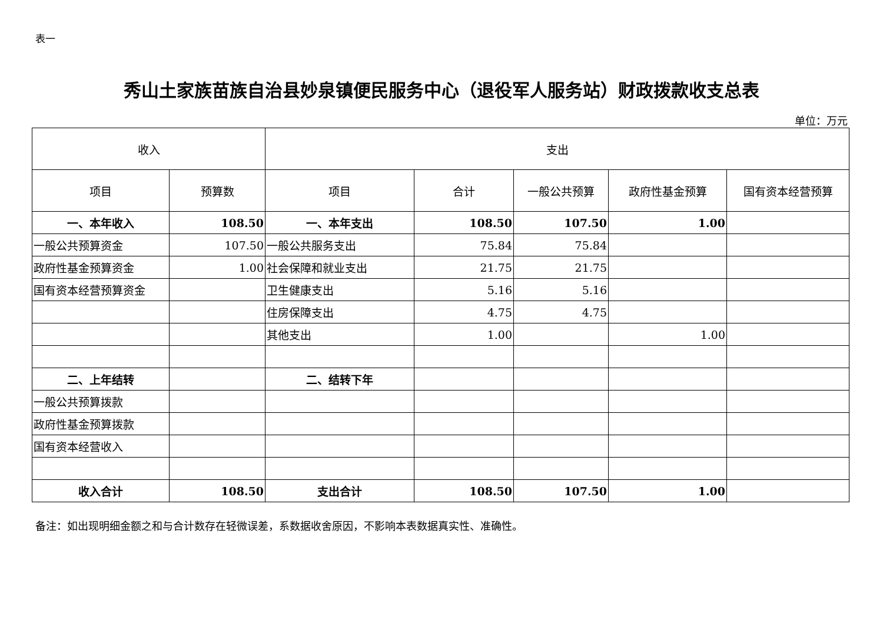表一
秀山土家族苗族自治县妙泉镇便民服务中心（退役军人服务站）财政拨款收支总表
单位：万元
| 收入 | | 支出 | | | | |
| --- | --- | --- | --- | --- | --- | --- |
| 项目 | 预算数 | 项目 | 合计 | 一般公共预算 | 政府性基金预算 | 国有资本经营预算 |
| 一、本年收入 | 108.50 | 一、本年支出 | 108.50 | 107.50 | 1.00 | |
| 一般公共预算资金 | 107.50 | 一般公共服务支出 | 75.84 | 75.84 | | |
| 政府性基金预算资金 | 1.00 | 社会保障和就业支出 | 21.75 | 21.75 | | |
| 国有资本经营预算资金 | | 卫生健康支出 | 5.16 | 5.16 | | |
| | | 住房保障支出 | 4.75 | 4.75 | | |
| | | 其他支出 | 1.00 | | 1.00 | |
| 二、上年结转 | | 二、结转下年 | | | | |
| 一般公共预算拨款 | | | | | | |
| 政府性基金预算拨款 | | | | | | |
| 国有资本经营收入 | | | | | | |
| 收入合计 | 108.50 | 支出合计 | 108.50 | 107.50 | 1.00 | |
备注：如出现明细金额之和与合计数存在轻微误差，系数据收舍原因，不影响本表数据真实性、准确性。